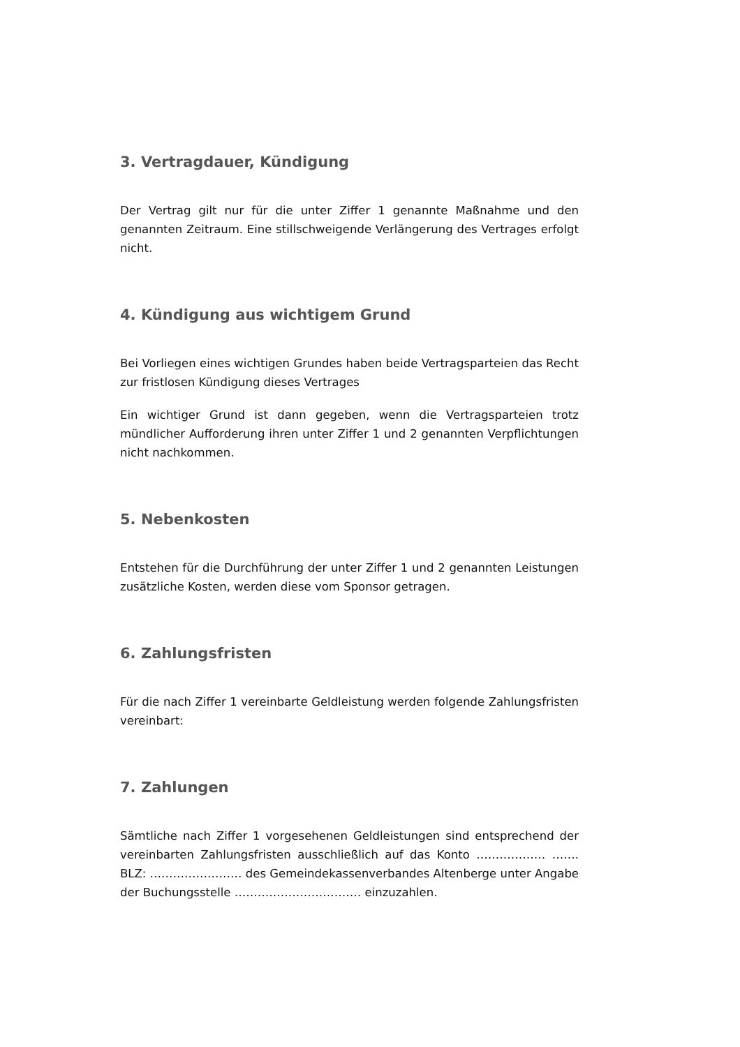3. Vertragdauer, Kündigung
Der Vertrag gilt nur für die unter Ziffer 1 genannte Maßnahme und den genannten Zeitraum. Eine stillschweigende Verlängerung des Vertrages erfolgt nicht.
4. Kündigung aus wichtigem Grund
Bei Vorliegen eines wichtigen Grundes haben beide Vertragsparteien das Recht zur fristlosen Kündigung dieses Vertrages
Ein wichtiger Grund ist dann gegeben, wenn die Vertragsparteien trotz mündlicher Aufforderung ihren unter Ziffer 1 und 2 genannten Verpflichtungen nicht nachkommen.
5. Nebenkosten
Entstehen für die Durchführung der unter Ziffer 1 und 2 genannten Leistungen zusätzliche Kosten, werden diese vom Sponsor getragen.
6. Zahlungsfristen
Für die nach Ziffer 1 vereinbarte Geldleistung werden folgende Zahlungsfristen vereinbart:
7. Zahlungen
Sämtliche nach Ziffer 1 vorgesehenen Geldleistungen sind entsprechend der vereinbarten Zahlungsfristen ausschließlich auf das Konto ……………… ……. BLZ: …………………… des Gemeindekassenverbandes Altenberge unter Angabe der Buchungsstelle …………………………… einzuzahlen.